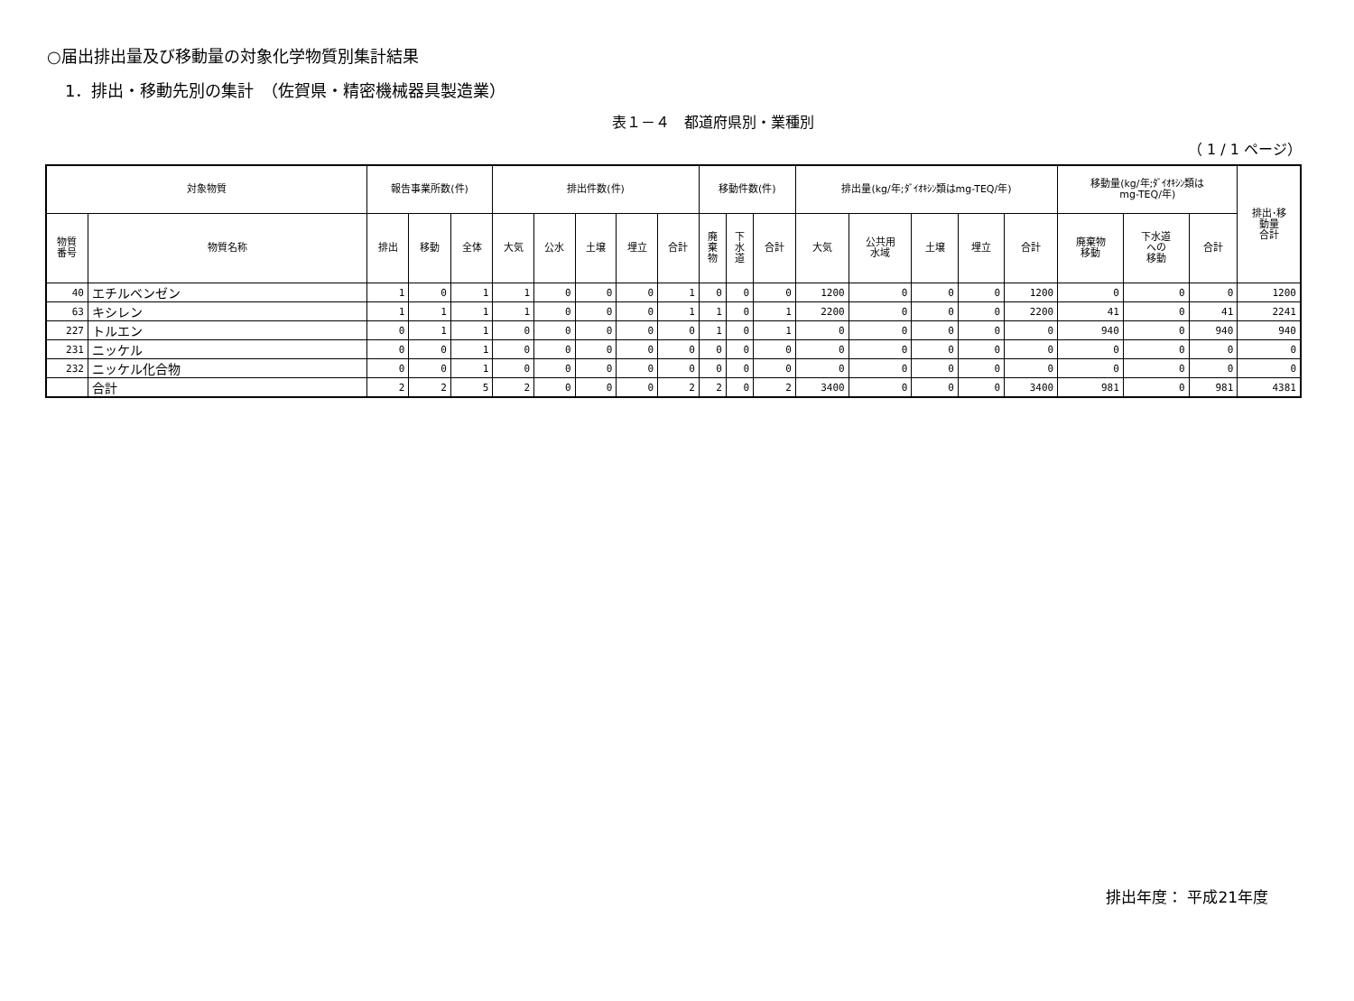○届出排出量及び移動量の対象化学物質別集計結果
1．排出・移動先別の集計　（佐賀県・精密機械器具製造業）
表１－４　都道府県別・業種別
（ 1 / 1 ページ）
| 対象物質 | | 報告事業所数(件) | | | 排出件数(件) | | | | | 移動件数(件) | | | 排出量(kg/年;ﾀﾞｲｵｷｼﾝ類はmg-TEQ/年) | | | | | 移動量(kg/年;ﾀﾞｲｵｷｼﾝ類は mg-TEQ/年) | | | 排出･移 動量 合計 |
| --- | --- | --- | --- | --- | --- | --- | --- | --- | --- | --- | --- | --- | --- | --- | --- | --- | --- | --- | --- | --- | --- |
| 物質 番号 | 物質名称 | 排出 | 移動 | 全体 | 大気 | 公水 | 土壌 | 埋立 | 合計 | 廃 棄 物 | 下 水 道 | 合計 | 大気 | 公共用 水域 | 土壌 | 埋立 | 合計 | 廃棄物 移動 | 下水道 への 移動 | 合計 | |
| 40 | エチルベンゼン | 1 | 0 | 1 | 1 | 0 | 0 | 0 | 1 | 0 | 0 | 0 | 1200 | 0 | 0 | 0 | 1200 | 0 | 0 | 0 | 1200 |
| 63 | キシレン | 1 | 1 | 1 | 1 | 0 | 0 | 0 | 1 | 1 | 0 | 1 | 2200 | 0 | 0 | 0 | 2200 | 41 | 0 | 41 | 2241 |
| 227 | トルエン | 0 | 1 | 1 | 0 | 0 | 0 | 0 | 0 | 1 | 0 | 1 | 0 | 0 | 0 | 0 | 0 | 940 | 0 | 940 | 940 |
| 231 | ニッケル | 0 | 0 | 1 | 0 | 0 | 0 | 0 | 0 | 0 | 0 | 0 | 0 | 0 | 0 | 0 | 0 | 0 | 0 | 0 | 0 |
| 232 | ニッケル化合物 | 0 | 0 | 1 | 0 | 0 | 0 | 0 | 0 | 0 | 0 | 0 | 0 | 0 | 0 | 0 | 0 | 0 | 0 | 0 | 0 |
| | 合計 | 2 | 2 | 5 | 2 | 0 | 0 | 0 | 2 | 2 | 0 | 2 | 3400 | 0 | 0 | 0 | 3400 | 981 | 0 | 981 | 4381 |
排出年度： 平成21年度